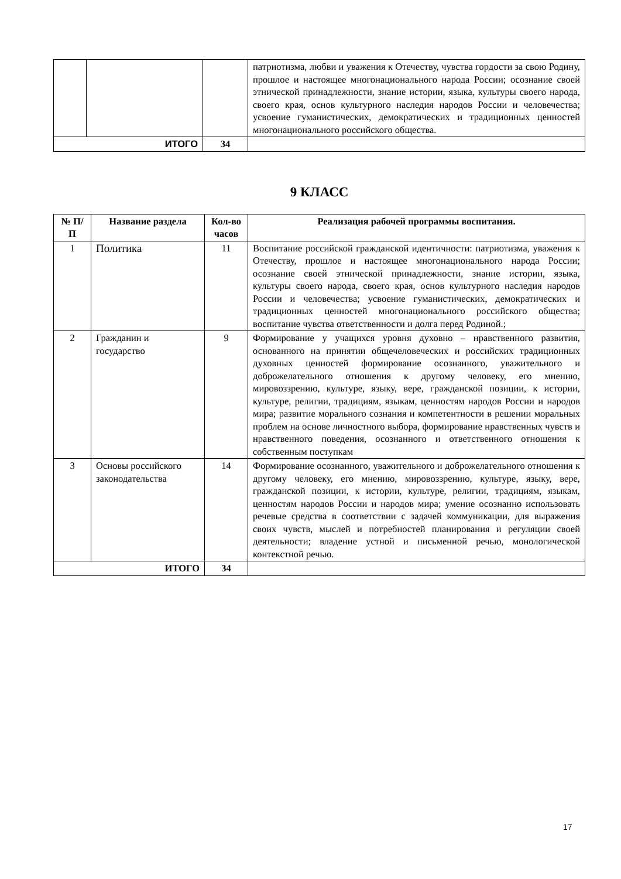| | | | патриотизма, любви и уважения к Отечеству, чувства гордости за свою Родину, прошлое и настоящее многонационального народа России; осознание своей этнической принадлежности, знание истории, языка, культуры своего народа, своего края, основ культурного наследия народов России и человечества; усвоение гуманистических, демократических и традиционных ценностей многонационального российского общества. |
| ИТОГО | | 34 | |
9 КЛАСС
| № П/П | Название раздела | Кол-во часов | Реализация рабочей программы воспитания. |
| --- | --- | --- | --- |
| 1 | Политика | 11 | Воспитание российской гражданской идентичности: патриотизма, уважения к Отечеству, прошлое и настоящее многонационального народа России; осознание своей этнической принадлежности, знание истории, языка, культуры своего народа, своего края, основ культурного наследия народов России и человечества; усвоение гуманистических, демократических и традиционных ценностей многонационального российского общества; воспитание чувства ответственности и долга перед Родиной.; |
| 2 | Гражданин и государство | 9 | Формирование у учащихся уровня духовно – нравственного развития, основанного на принятии общечеловеческих и российских традиционных духовных ценностей формирование осознанного, уважительного и доброжелательного отношения к другому человеку, его мнению, мировоззрению, культуре, языку, вере, гражданской позиции, к истории, культуре, религии, традициям, языкам, ценностям народов России и народов мира; развитие морального сознания и компетентности в решении моральных проблем на основе личностного выбора, формирование нравственных чувств и нравственного поведения, осознанного и ответственного отношения к собственным поступкам |
| 3 | Основы российского законодательства | 14 | Формирование осознанного, уважительного и доброжелательного отношения к другому человеку, его мнению, мировоззрению, культуре, языку, вере, гражданской позиции, к истории, культуре, религии, традициям, языкам, ценностям народов России и народов мира; умение осознанно использовать речевые средства в соответствии с задачей коммуникации, для выражения своих чувств, мыслей и потребностей планирования и регуляции своей деятельности; владение устной и письменной речью, монологической контекстной речью. |
| ИТОГО | | 34 | |
17